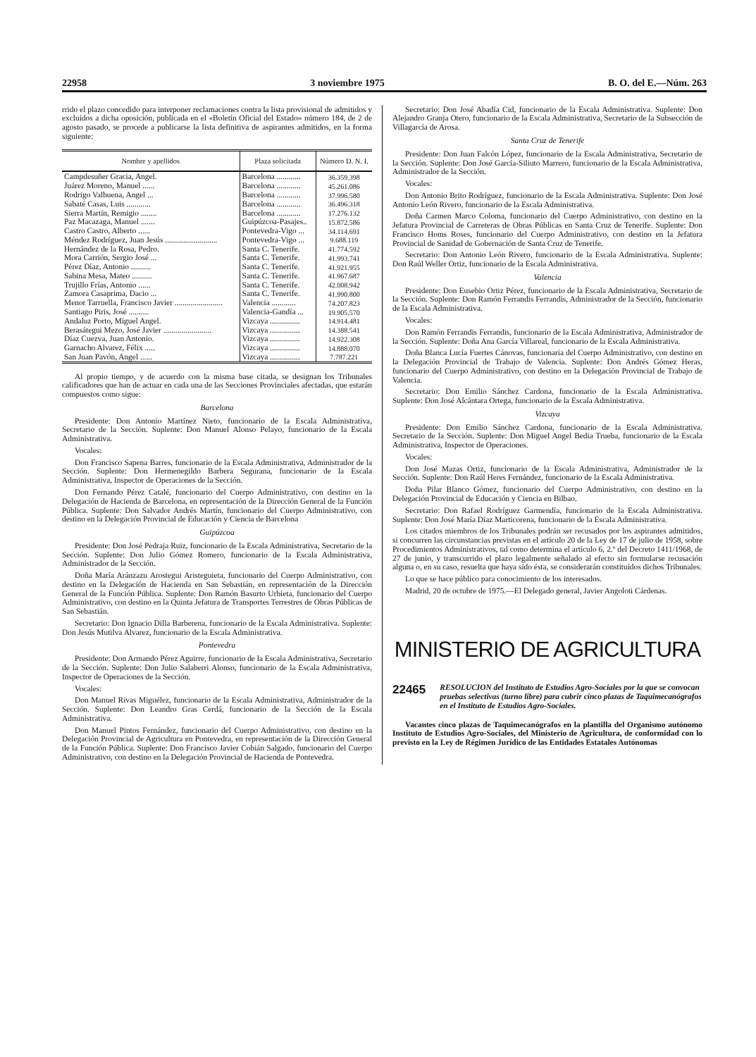22958 3 noviembre 1975 B. O. del E.—Núm. 263
rrido el plazo concedido para interponer reclamaciones contra la lista provisional de admitidos y excluídos a dicha oposición, publicada en el «Boletín Oficial del Estado» número 184, de 2 de agosto pasado, se procede a publicarse la lista definitiva de aspirantes admitidos, en la forma siguiente:
| Nombre y apellidos | Plaza solicitada | Número D. N. I. |
| --- | --- | --- |
| Campdesuñer Gracia, Angel. | Barcelona ............ | 36.359.398 |
| Juárez Moreno, Manuel ...... | Barcelona ............ | 45.261.086 |
| Rodrigo Valbuena, Angel ... | Barcelona ............ | 37.996.580 |
| Sabaté Casas, Luis ............ | Barcelona ............ | 36.496.318 |
| Sierra Martín, Remigio ........ | Barcelona ............ | 17.276.132 |
| Paz Macazaga, Manuel ....... | Guipúzcoa-Pasajes.. | 15.872.586 |
| Castro Castro, Alberto ...... | Pontevedra-Vigo ... | 34.114.691 |
| Méndez Rodríguez, Juan Jesús .......................... | Pontevedra-Vigo ... | 9.688.119 |
| Hernández de la Rosa, Pedro. | Santa C. Tenerife. | 41.774.592 |
| Mora Carrión, Sergio José ... | Santa C. Tenerife. | 41.993.741 |
| Pérez Díaz, Antonio .......... | Santa C. Tenerife. | 41.921.955 |
| Sabina Mesa, Mateo .......... | Santa C. Tenerife. | 41.967.687 |
| Trujillo Frías, Antonio ...... | Santa C. Tenerife. | 42.008.942 |
| Zamora Casaprima, Dacio ... | Santa C. Tenerife. | 41.990.800 |
| Menor Tarruella, Francisco Javier ........................ | Valencia ............ | 74.207.823 |
| Santiago Piris, José .......... | Valencia-Gandía ... | 19.905.570 |
| Andaluz Porto, Miguel Angel. | Vizcaya ............... | 14.914.481 |
| Berasátegui Mezo, José Javier ........................ | Vizcaya ............... | 14.388.541 |
| Díaz Cuezva, Juan Antonio. | Vizcaya ............... | 14.922.308 |
| Garnacho Alvarez, Félix ..... | Vizcaya ............... | 14.888.070 |
| San Juan Pavón, Angel ...... | Vizcaya ............... | 7.787.221 |
Al propio tiempo, y de acuerdo con la misma base citada, se designan los Tribunales calificadores que han de actuar en cada una de las Secciones Provinciales afectadas, que estarán compuestos como sigue:
Barcelona
Presidente: Don Antonio Martínez Nieto, funcionario de la Escala Administrativa, Secretario de la Sección. Suplente: Don Manuel Alonso Pelayo, funcionario de la Escala Administrativa.
Vocales:
Don Francisco Sapena Barres, funcionario de la Escala Administrativa, Administrador de la Sección. Suplente: Don Hermenegildo Barbera Segurana, funcionario de la Escala Administrativa, Inspector de Operaciones de la Sección.
Don Fernando Pérez Catalé, funcionario del Cuerpo Administrativo, con destino en la Delegación de Hacienda de Barcelona, en representación de la Dirección General de la Función Pública. Suplente: Don Salvador Andrés Martín, funcionario del Cuerpo Administrativo, con destino en la Delegación Provincial de Educación y Ciencia de Barcelona
Guipúzcoa
Presidente: Don José Pedraja Ruiz, funcionario de la Escala Administrativa, Secretario de la Sección. Suplente: Don Julio Gómez Romero, funcionario de la Escala Administrativa, Administrador de la Sección.
Doña María Aránzazu Arostegui Aristeguieta, funcionario del Cuerpo Administrativo, con destino en la Delegación de Hacienda en San Sebastián, en representación de la Dirección General de la Función Pública. Suplente: Don Ramón Basurto Urbieta, funcionario del Cuerpo Administrativo, con destino en la Quinta Jefatura de Transportes Terrestres de Obras Públicas de San Sebastián.
Secretario: Don Ignacio Dilla Barberena, funcionario de la Escala Administrativa. Suplente: Don Jesús Mutilva Alvarez, funcionario de la Escala Administrativa.
Pontevedra
Presidente: Don Armando Pérez Aguirre, funcionario de la Escala Administrativa, Secretario de la Sección. Suplente: Don Julio Salaberri Alonso, funcionario de la Escala Administrativa, Inspector de Operaciones de la Sección.
Vocales:
Don Manuel Rivas Miguélez, funcionario de la Escala Administrativa, Administrador de la Sección. Suplente: Don Leandro Gras Cerdá, funcionario de la Sección de la Escala Administrativa.
Don Manuel Pintos Fernández, funcionario del Cuerpo Administrativo, con destino en la Delegación Provincial de Agricultura en Pontevedra, en representación de la Dirección General de la Función Pública. Suplente: Don Francisco Javier Cobián Salgado, funcionario del Cuerpo Administrativo, con destino en la Delegación Provincial de Hacienda de Pontevedra.
Secretario: Don José Abadía Cid, funcionario de la Escala Administrativa. Suplente: Don Alejandro Granja Otero, funcionario de la Escala Administrativa, Secretario de la Subsección de Villagarcía de Arosa.
Santa Cruz de Tenerife
Presidente: Don Juan Falcón López, funcionario de la Escala Administrativa, Secretario de la Sección. Suplente: Don José García-Siliuto Marrero, funcionario de la Escala Administrativa, Administrador de la Sección.
Vocales:
Don Antonio Brito Rodríguez, funcionario de la Escala Administrativa. Suplente: Don José Antonio León Rivero, funcionario de la Escala Administrativa.
Doña Carmen Marco Coloma, funcionario del Cuerpo Administrativo, con destino en la Jefatura Provincial de Carreteras de Obras Públicas en Santa Cruz de Tenerife. Suplente: Don Francisco Homs Roses, funcionario del Cuerpo Administrativo, con destino en la Jefatura Provincial de Sanidad de Gobernación de Santa Cruz de Tenerife.
Secretario: Don Antonio León Rivero, funcionario de la Escala Administrativa. Suplente: Don Raúl Weller Ortiz, funcionario de la Escala Administrativa.
Valencia
Presidente: Don Eusebio Ortiz Pérez, funcionario de la Escala Administrativa, Secretario de la Sección. Suplente: Don Ramón Ferrandis Ferrandis, Administrador de la Sección, funcionario de la Escala Administrativa.
Vocales:
Don Ramón Ferrandis Ferrandis, funcionario de la Escala Administrativa, Administrador de la Sección. Suplente: Doña Ana García Villareal, funcionario de la Escala Administrativa.
Doña Blanca Lucía Fuertes Cánovas, funcionaria del Cuerpo Administrativo, con destino en la Delegación Provincial de Trabajo de Valencia. Suplente: Don Andrés Gómez Heras, funcionario del Cuerpo Administrativo, con destino en la Delegación Provincial de Trabajo de Valencia.
Secretario: Don Emilio Sánchez Cardona, funcionario de la Escala Administrativa. Suplente: Don José Alcántara Ortega, funcionario de la Escala Administrativa.
Vizcaya
Presidente: Don Emilio Sánchez Cardona, funcionario de la Escala Administrativa. Secretario de la Sección. Suplente: Don Miguel Angel Bedia Trueba, funcionario de la Escala Administrativa, Inspector de Operaciones.
Vocales:
Don José Mazas Ortiz, funcionario de la Escala Administrativa, Administrador de la Sección. Suplente: Don Raúl Heres Fernández, funcionario de la Escala Administrativa.
Doña Pilar Blanco Gómez, funcionario del Cuerpo Administrativo, con destino en la Delegación Provincial de Educación y Ciencia en Bilbao.
Secretario: Don Rafael Rodríguez Garmendía, funcionario de la Escala Administrativa. Suplente: Don José María Díaz Marticorena, funcionario de la Escala Administrativa.
Los citados miembros de los Tribunales podrán ser recusados por los aspirantes admitidos, si concurren las circunstancias previstas en el artículo 20 de la Ley de 17 de julio de 1958, sobre Procedimientos Administrativos, tal como determina el artículo 6, 2.º del Decreto 1411/1968, de 27 de junio, y transcurrido el plazo legalmente señalado al efecto sin formularse recusación alguna o, en su caso, resuelta que haya sido ésta, se considerarán constituídos dichos Tribunales.
Lo que se hace público para conocimiento de los interesados.
Madrid, 20 de octubre de 1975.—El Delegado general, Javier Angoloti Cárdenas.
MINISTERIO DE AGRICULTURA
22465 RESOLUCION del Instituto de Estudios Agro-Sociales por la que se convocan pruebas selectivas (turno libre) para cubrir cinco plazas de Taquimecanógrafos en el Instituto de Estudios Agro-Sociales.
Vacantes cinco plazas de Taquimecanógrafos en la plantilla del Organismo autónomo Instituto de Estudios Agro-Sociales, del Ministerio de Agricultura, de conformidad con lo previsto en la Ley de Régimen Jurídico de las Entidades Estatales Autónomas